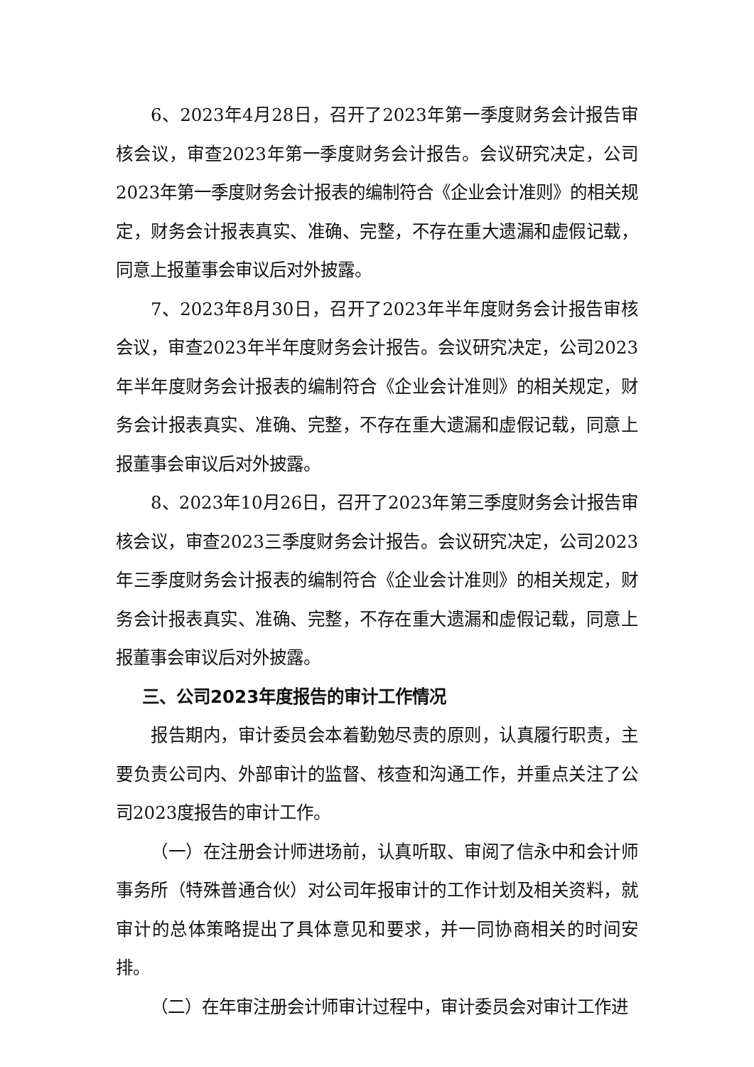6、2023年4月28日，召开了2023年第一季度财务会计报告审核会议，审查2023年第一季度财务会计报告。会议研究决定，公司2023年第一季度财务会计报表的编制符合《企业会计准则》的相关规定，财务会计报表真实、准确、完整，不存在重大遗漏和虚假记载，同意上报董事会审议后对外披露。
7、2023年8月30日，召开了2023年半年度财务会计报告审核会议，审查2023年半年度财务会计报告。会议研究决定，公司2023年半年度财务会计报表的编制符合《企业会计准则》的相关规定，财务会计报表真实、准确、完整，不存在重大遗漏和虚假记载，同意上报董事会审议后对外披露。
8、2023年10月26日，召开了2023年第三季度财务会计报告审核会议，审查2023三季度财务会计报告。会议研究决定，公司2023年三季度财务会计报表的编制符合《企业会计准则》的相关规定，财务会计报表真实、准确、完整，不存在重大遗漏和虚假记载，同意上报董事会审议后对外披露。
三、公司2023年度报告的审计工作情况
报告期内，审计委员会本着勤勉尽责的原则，认真履行职责，主要负责公司内、外部审计的监督、核查和沟通工作，并重点关注了公司2023度报告的审计工作。
（一）在注册会计师进场前，认真听取、审阅了信永中和会计师事务所（特殊普通合伙）对公司年报审计的工作计划及相关资料，就审计的总体策略提出了具体意见和要求，并一同协商相关的时间安排。
（二）在年审注册会计师审计过程中，审计委员会对审计工作进